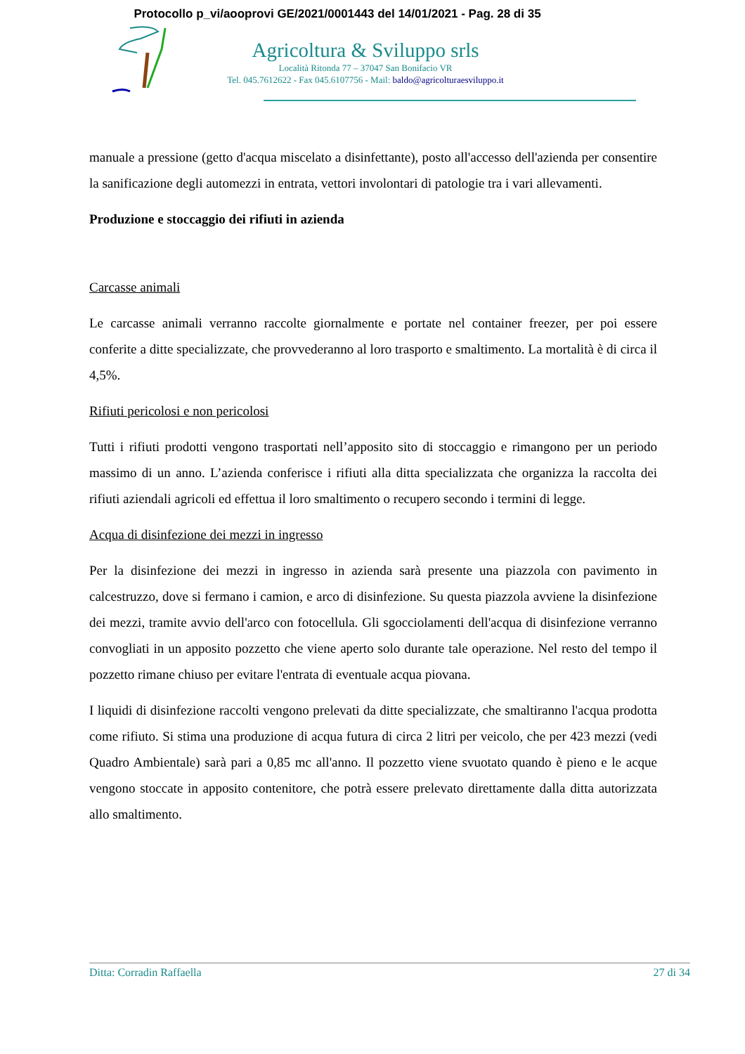Protocollo p_vi/aooprovi GE/2021/0001443 del 14/01/2021 - Pag. 28 di 35
Agricoltura & Sviluppo srls
Località Ritonda 77 – 37047 San Bonifacio VR
Tel. 045.7612622 - Fax 045.6107756 - Mail: baldo@agricolturaesviluppo.it
manuale a pressione (getto d'acqua miscelato a disinfettante), posto all'accesso dell'azienda per consentire la sanificazione degli automezzi in entrata, vettori involontari di patologie tra i vari allevamenti.
Produzione e stoccaggio dei rifiuti in azienda
Carcasse animali
Le carcasse animali verranno raccolte giornalmente e portate nel container freezer, per poi essere conferite a ditte specializzate, che provvederanno al loro trasporto e smaltimento. La mortalità è di circa il 4,5%.
Rifiuti pericolosi e non pericolosi
Tutti i rifiuti prodotti vengono trasportati nell’apposito sito di stoccaggio e rimangono per un periodo massimo di un anno. L’azienda conferisce i rifiuti alla ditta specializzata che organizza la raccolta dei rifiuti aziendali agricoli ed effettua il loro smaltimento o recupero secondo i termini di legge.
Acqua di disinfezione dei mezzi in ingresso
Per la disinfezione dei mezzi in ingresso in azienda sarà presente una piazzola con pavimento in calcestruzzo, dove si fermano i camion, e arco di disinfezione. Su questa piazzola avviene la disinfezione dei mezzi, tramite avvio dell'arco con fotocellula. Gli sgocciolamenti dell'acqua di disinfezione verranno convogliati in un apposito pozzetto che viene aperto solo durante tale operazione. Nel resto del tempo il pozzetto rimane chiuso per evitare l'entrata di eventuale acqua piovana.
I liquidi di disinfezione raccolti vengono prelevati da ditte specializzate, che smaltiranno l'acqua prodotta come rifiuto. Si stima una produzione di acqua futura di circa 2 litri per veicolo, che per 423 mezzi (vedi Quadro Ambientale) sarà pari a 0,85 mc all'anno. Il pozzetto viene svuotato quando è pieno e le acque vengono stoccate in apposito contenitore, che potrà essere prelevato direttamente dalla ditta autorizzata allo smaltimento.
Ditta: Corradin Raffaella 27 di 34